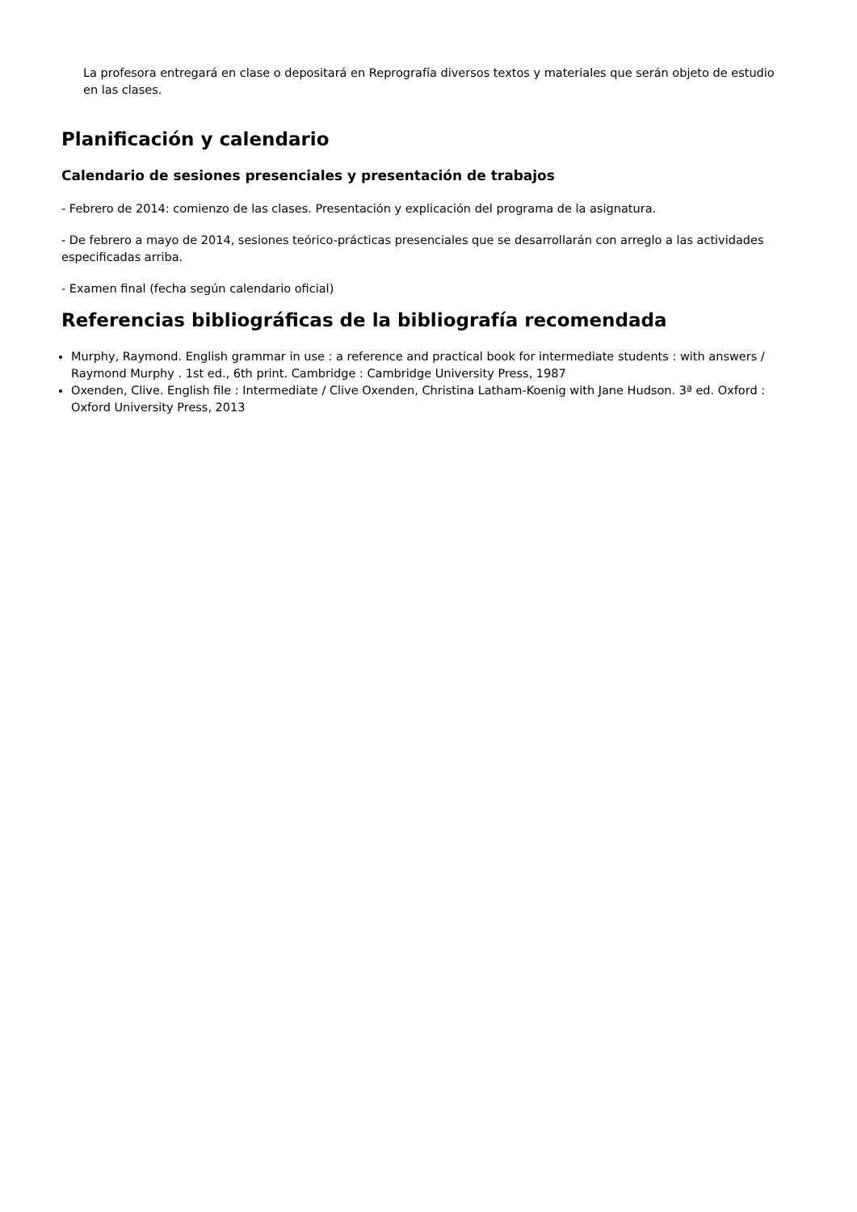La profesora entregará en clase o depositará en Reprografía diversos textos y materiales que serán objeto de estudio en las clases.
Planificación y calendario
Calendario de sesiones presenciales y presentación de trabajos
- Febrero de 2014: comienzo de las clases. Presentación y explicación del programa de la asignatura.
- De febrero a mayo de 2014, sesiones teórico-prácticas presenciales que se desarrollarán con arreglo a las actividades especificadas arriba.
- Examen final (fecha según calendario oficial)
Referencias bibliográficas de la bibliografía recomendada
Murphy, Raymond. English grammar in use : a reference and practical book for intermediate students : with answers / Raymond Murphy . 1st ed., 6th print. Cambridge : Cambridge University Press, 1987
Oxenden, Clive. English file : Intermediate / Clive Oxenden, Christina Latham-Koenig with Jane Hudson. 3ª ed. Oxford : Oxford University Press, 2013